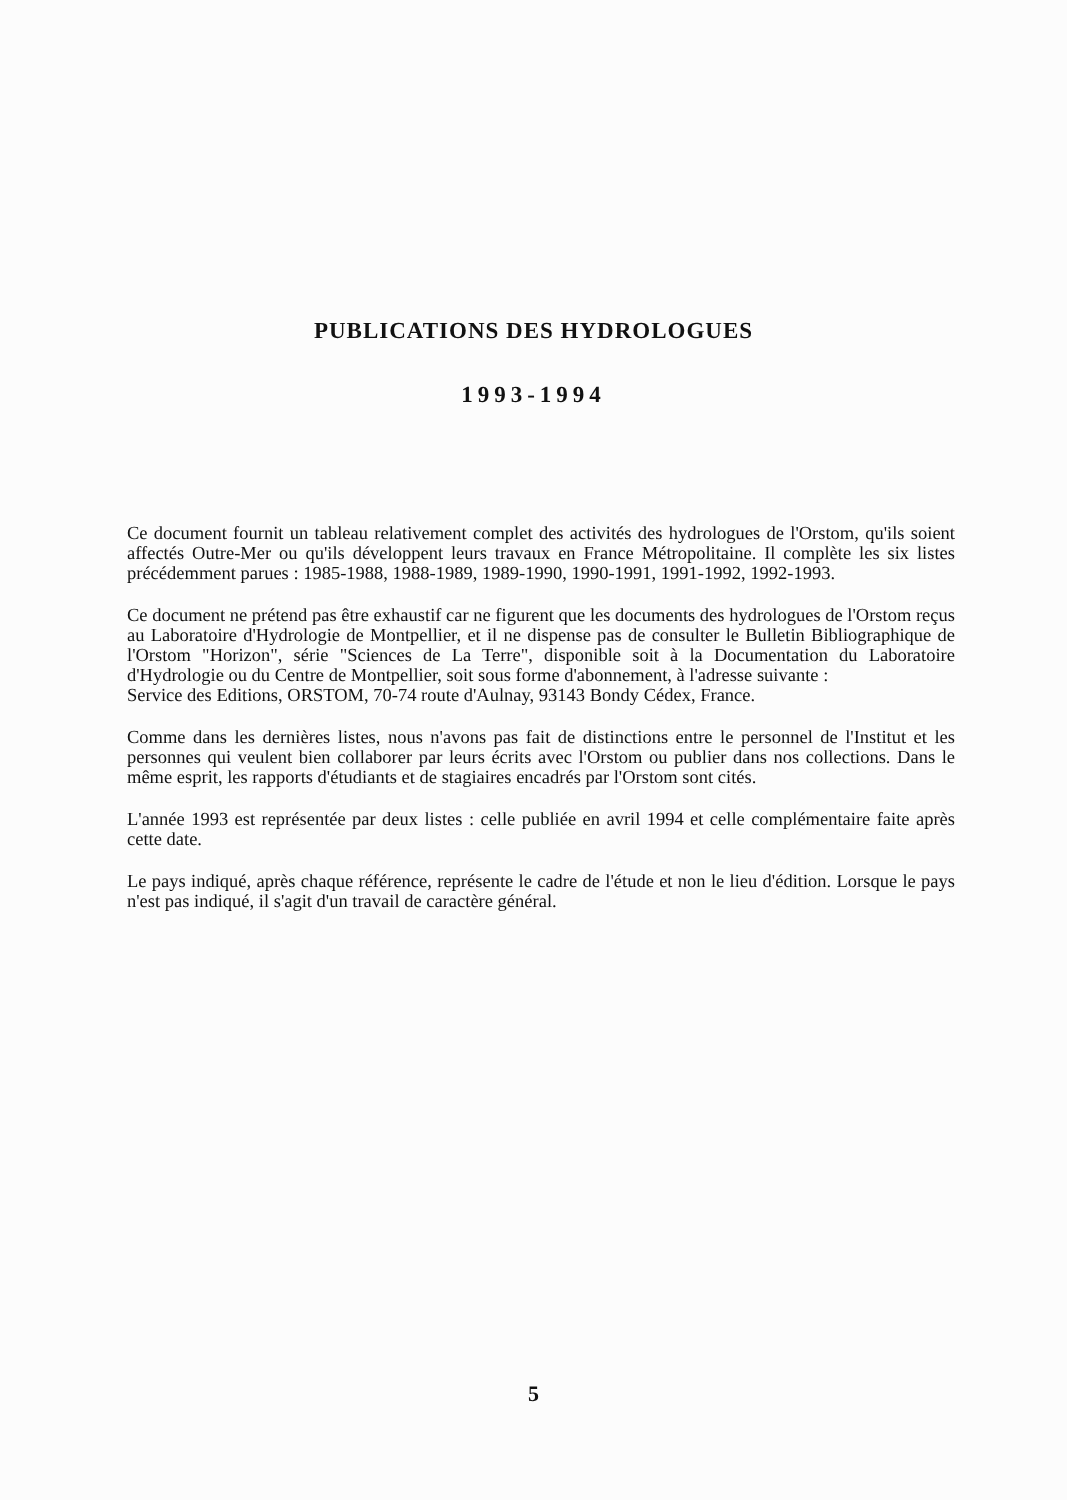PUBLICATIONS DES HYDROLOGUES
1993-1994
Ce document fournit un tableau relativement complet des activités des hydrologues de l'Orstom, qu'ils soient affectés Outre-Mer ou qu'ils développent leurs travaux en France Métropolitaine. Il complète les six listes précédemment parues : 1985-1988, 1988-1989, 1989-1990, 1990-1991, 1991-1992, 1992-1993.
Ce document ne prétend pas être exhaustif car ne figurent que les documents des hydrologues de l'Orstom reçus au Laboratoire d'Hydrologie de Montpellier, et il ne dispense pas de consulter le Bulletin Bibliographique de l'Orstom "Horizon", série "Sciences de La Terre", disponible soit à la Documentation du Laboratoire d'Hydrologie ou du Centre de Montpellier, soit sous forme d'abonnement, à l'adresse suivante :
Service des Editions, ORSTOM, 70-74 route d'Aulnay, 93143 Bondy Cédex, France.
Comme dans les dernières listes, nous n'avons pas fait de distinctions entre le personnel de l'Institut et les personnes qui veulent bien collaborer par leurs écrits avec l'Orstom ou publier dans nos collections. Dans le même esprit, les rapports d'étudiants et de stagiaires encadrés par l'Orstom sont cités.
L'année 1993 est représentée par deux listes : celle publiée en avril 1994 et celle complémentaire faite après cette date.
Le pays indiqué, après chaque référence, représente le cadre de l'étude et non le lieu d'édition. Lorsque le pays n'est pas indiqué, il s'agit d'un travail de caractère général.
5